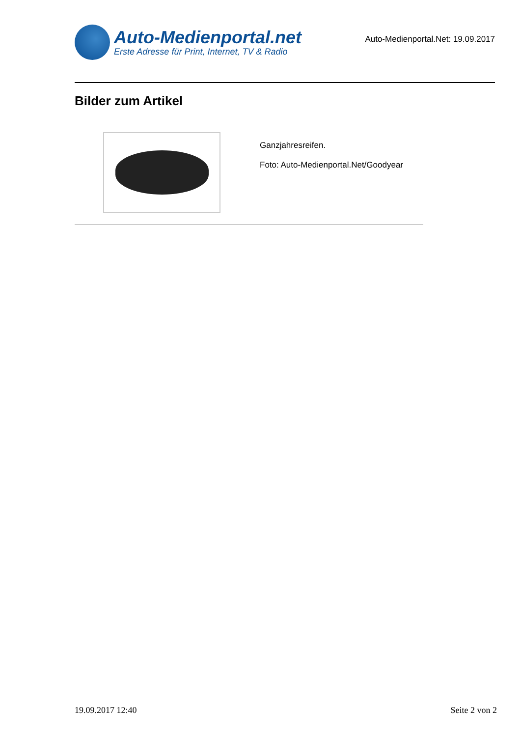Auto-Medienportal.net
Erste Adresse für Print, Internet, TV & Radio
Auto-Medienportal.Net: 19.09.2017
Bilder zum Artikel
Ganzjahresreifen.
Foto: Auto-Medienportal.Net/Goodyear
19.09.2017 12:40 Seite 2 von 2